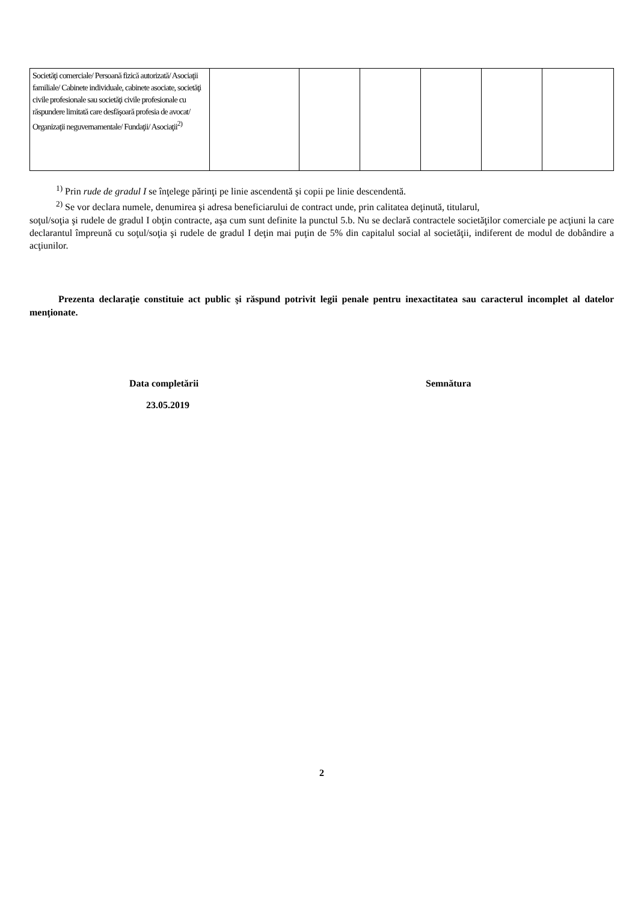| Societăţi comerciale/ Persoană fizică autorizată/ Asociaţii familiale/ Cabinete individuale, cabinete asociate, societăţi civile profesionale sau societăţi civile profesionale cu răspundere limitată care desfăşoară profesia de avocat/ Organizaţii neguvernamentale/ Fundaţii/ Asociaţii<sup>2)</sup> | | | | | | |
<sup>1)</sup> Prin rude de gradul I se înţelege părinţi pe linie ascendentă şi copii pe linie descendentă.
<sup>2)</sup> Se vor declara numele, denumirea şi adresa beneficiarului de contract unde, prin calitatea deţinută, titularul,
soţul/soţia şi rudele de gradul I obţin contracte, aşa cum sunt definite la punctul 5.b. Nu se declară contractele societăţilor comerciale pe acţiuni la care declarantul împreună cu soţul/soţia şi rudele de gradul I deţin mai puţin de 5% din capitalul social al societăţii, indiferent de modul de dobândire a acţiunilor.
Prezenta declaraţie constituie act public şi răspund potrivit legii penale pentru inexactitatea sau caracterul incomplet al datelor menţionate.
Data completării
23.05.2019
Semnătura
2